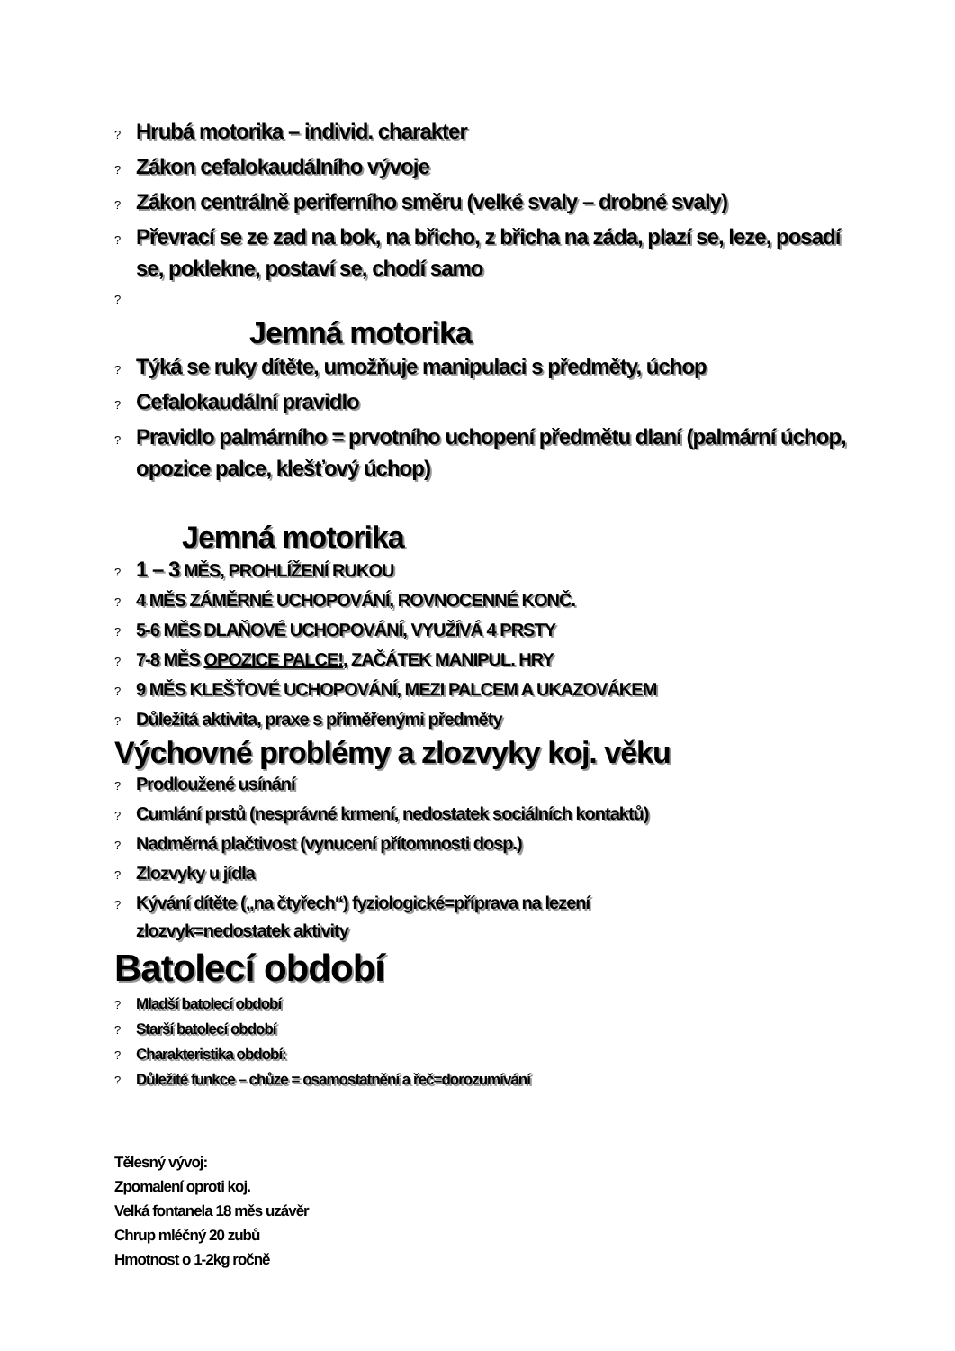? Hrubá motorika – individ. charakter
? Zákon cefalokaudálního vývoje
? Zákon centrálně periferního směru (velké svaly – drobné svaly)
? Převrací se ze zad na bok, na břicho, z břicha na záda, plazí se, leze, posadí se, poklekne, postaví se, chodí samo
?
Jemná motorika
? Týká se ruky dítěte, umožňuje manipulaci s předměty, úchop
? Cefalokaudální pravidlo
? Pravidlo palmárního = prvotního uchopení předmětu dlaní (palmární úchop, opozice palce, klešťový úchop)
Jemná motorika
? 1 – 3 MĚS, PROHLÍŽENÍ RUKOU
? 4 MĚS ZÁMĚRNÉ UCHOPOVÁNÍ, ROVNOCENNÉ KONČ.
? 5-6 MĚS DLAŇOVÉ UCHOPOVÁNÍ, VYUŽÍVÁ 4 PRSTY
? 7-8 MĚS OPOZICE PALCE!, ZAČÁTEK MANIPUL. HRY
? 9 MĚS KLEŠŤOVÉ UCHOPOVÁNÍ, MEZI PALCEM A UKAZOVÁKEM
? Důležitá aktivita, praxe s přiměřenými předměty
Výchovné problémy a zlozvyky koj. věku
? Prodloužené usínání
? Cumlání prstů (nesprávné krmení, nedostatek sociálních kontaktů)
? Nadměrná plačtivost (vynucení přítomnosti dosp.)
? Zlozvyky u jídla
? Kývání dítěte („na čtyřech“) fyziologické=příprava na lezení
zlozvyk=nedostatek aktivity
Batolecí období
? Mladší batolecí období
? Starší batolecí období
? Charakteristika období:
? Důležité funkce – chůze = osamostatnění a řeč=dorozumívání
Tělesný vývoj:
Zpomalení oproti koj.
Velká fontanela 18 měs uzávěr
Chrup mléčný 20 zubů
Hmotnost o 1-2kg ročně